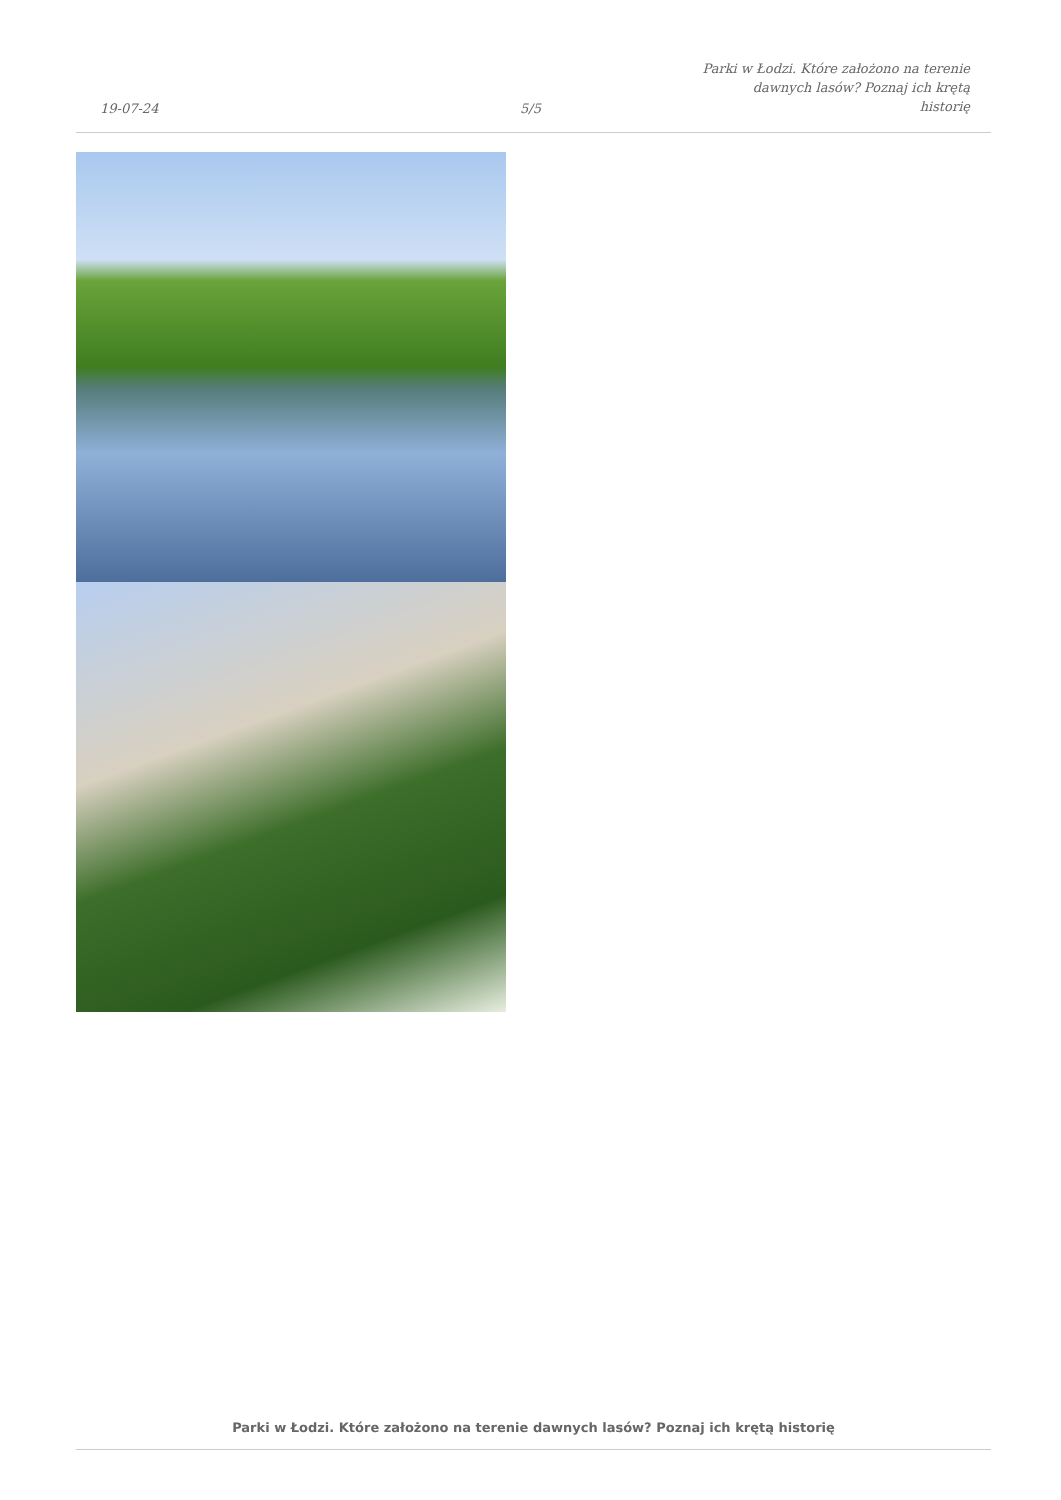19-07-24
5/5
Parki w Łodzi. Które założono na terenie dawnych lasów? Poznaj ich krętą historię
Parki w Łodzi. Które założono na terenie dawnych lasów? Poznaj ich krętą historię